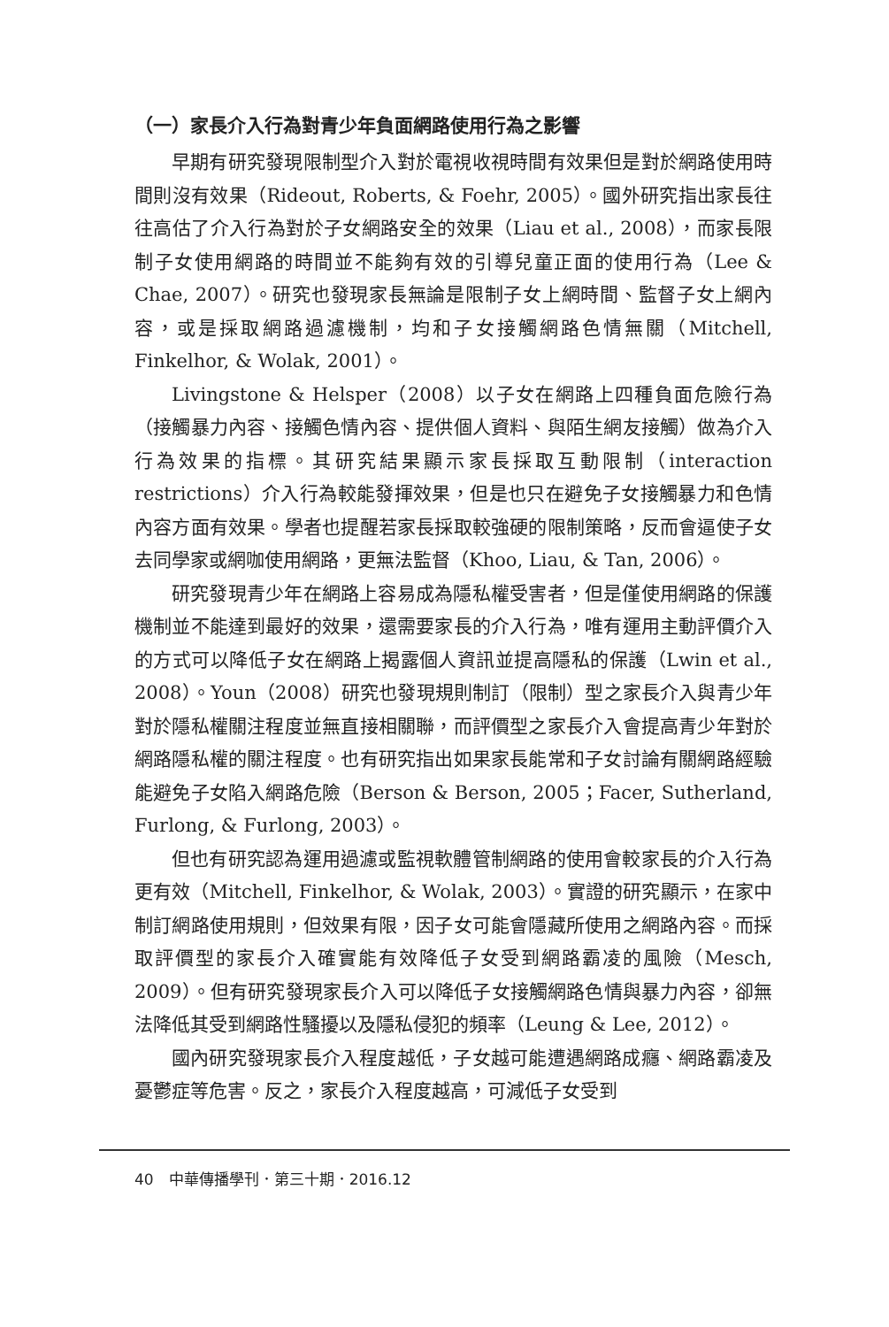（一）家長介入行為對青少年負面網路使用行為之影響
早期有研究發現限制型介入對於電視收視時間有效果但是對於網路使用時間則沒有效果（Rideout, Roberts, & Foehr, 2005）。國外研究指出家長往往高估了介入行為對於子女網路安全的效果（Liau et al., 2008），而家長限制子女使用網路的時間並不能夠有效的引導兒童正面的使用行為（Lee & Chae, 2007）。研究也發現家長無論是限制子女上網時間、監督子女上網內容，或是採取網路過濾機制，均和子女接觸網路色情無關（Mitchell, Finkelhor, & Wolak, 2001）。
Livingstone & Helsper（2008）以子女在網路上四種負面危險行為（接觸暴力內容、接觸色情內容、提供個人資料、與陌生網友接觸）做為介入行為效果的指標。其研究結果顯示家長採取互動限制（interaction restrictions）介入行為較能發揮效果，但是也只在避免子女接觸暴力和色情內容方面有效果。學者也提醒若家長採取較強硬的限制策略，反而會逼使子女去同學家或網咖使用網路，更無法監督（Khoo, Liau, & Tan, 2006）。
研究發現青少年在網路上容易成為隱私權受害者，但是僅使用網路的保護機制並不能達到最好的效果，還需要家長的介入行為，唯有運用主動評價介入的方式可以降低子女在網路上揭露個人資訊並提高隱私的保護（Lwin et al., 2008）。Youn（2008）研究也發現規則制訂（限制）型之家長介入與青少年對於隱私權關注程度並無直接相關聯，而評價型之家長介入會提高青少年對於網路隱私權的關注程度。也有研究指出如果家長能常和子女討論有關網路經驗能避免子女陷入網路危險（Berson & Berson, 2005；Facer, Sutherland, Furlong, & Furlong, 2003）。
但也有研究認為運用過濾或監視軟體管制網路的使用會較家長的介入行為更有效（Mitchell, Finkelhor, & Wolak, 2003）。實證的研究顯示，在家中制訂網路使用規則，但效果有限，因子女可能會隱藏所使用之網路內容。而採取評價型的家長介入確實能有效降低子女受到網路霸凌的風險（Mesch, 2009）。但有研究發現家長介入可以降低子女接觸網路色情與暴力內容，卻無法降低其受到網路性騷擾以及隱私侵犯的頻率（Leung & Lee, 2012）。
國內研究發現家長介入程度越低，子女越可能遭遇網路成癮、網路霸凌及憂鬱症等危害。反之，家長介入程度越高，可減低子女受到
40　中華傳播學刊．第三十期．2016.12